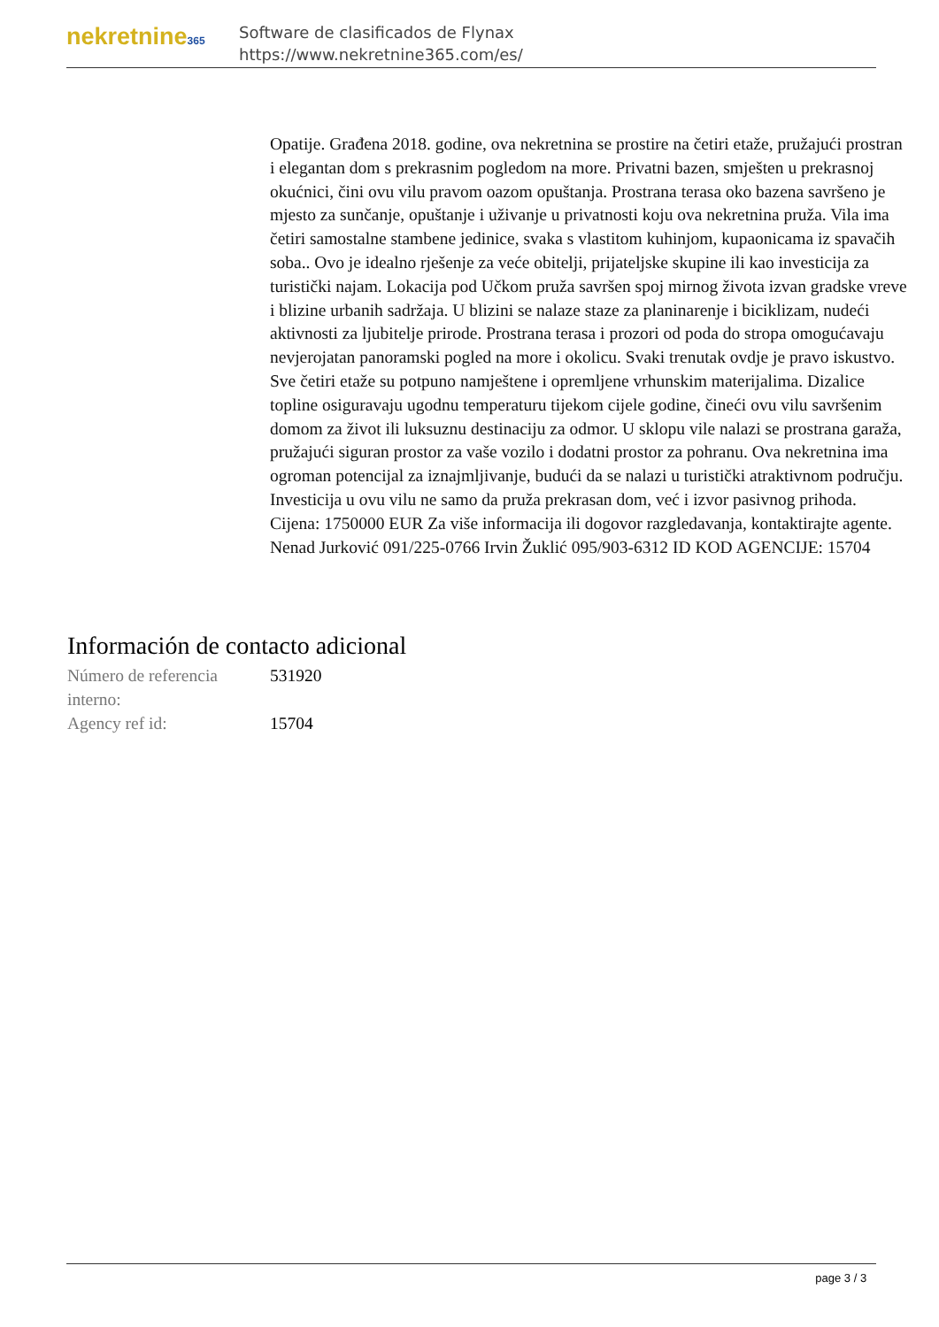nekretnine365
Software de clasificados de Flynax
https://www.nekretnine365.com/es/
Opatije. Građena 2018. godine, ova nekretnina se prostire na četiri etaže, pružajući prostran i elegantan dom s prekrasnim pogledom na more. Privatni bazen, smješten u prekrasnoj okućnici, čini ovu vilu pravom oazom opuštanja. Prostrana terasa oko bazena savršeno je mjesto za sunčanje, opuštanje i uživanje u privatnosti koju ova nekretnina pruža. Vila ima četiri samostalne stambene jedinice, svaka s vlastitom kuhinjom, kupaonicama iz spavačih soba.. Ovo je idealno rješenje za veće obitelji, prijateljske skupine ili kao investicija za turistički najam. Lokacija pod Učkom pruža savršen spoj mirnog života izvan gradske vreve i blizine urbanih sadržaja. U blizini se nalaze staze za planinarenje i biciklizam, nudeći aktivnosti za ljubitelje prirode. Prostrana terasa i prozori od poda do stropa omogućavaju nevjerojatan panoramski pogled na more i okolicu. Svaki trenutak ovdje je pravo iskustvo. Sve četiri etaže su potpuno namještene i opremljene vrhunskim materijalima. Dizalice topline osiguravaju ugodnu temperaturu tijekom cijele godine, čineći ovu vilu savršenim domom za život ili luksuznu destinaciju za odmor. U sklopu vile nalazi se prostrana garaža, pružajući siguran prostor za vaše vozilo i dodatni prostor za pohranu. Ova nekretnina ima ogroman potencijal za iznajmljivanje, budući da se nalazi u turistički atraktivnom području. Investicija u ovu vilu ne samo da pruža prekrasan dom, već i izvor pasivnog prihoda. Cijena: 1750000 EUR Za više informacija ili dogovor razgledavanja, kontaktirajte agente. Nenad Jurković 091/225-0766 Irvin Žuklić 095/903-6312 ID KOD AGENCIJE: 15704
Información de contacto adicional
| Número de referencia interno: | 531920 |
| Agency ref id: | 15704 |
page 3 / 3